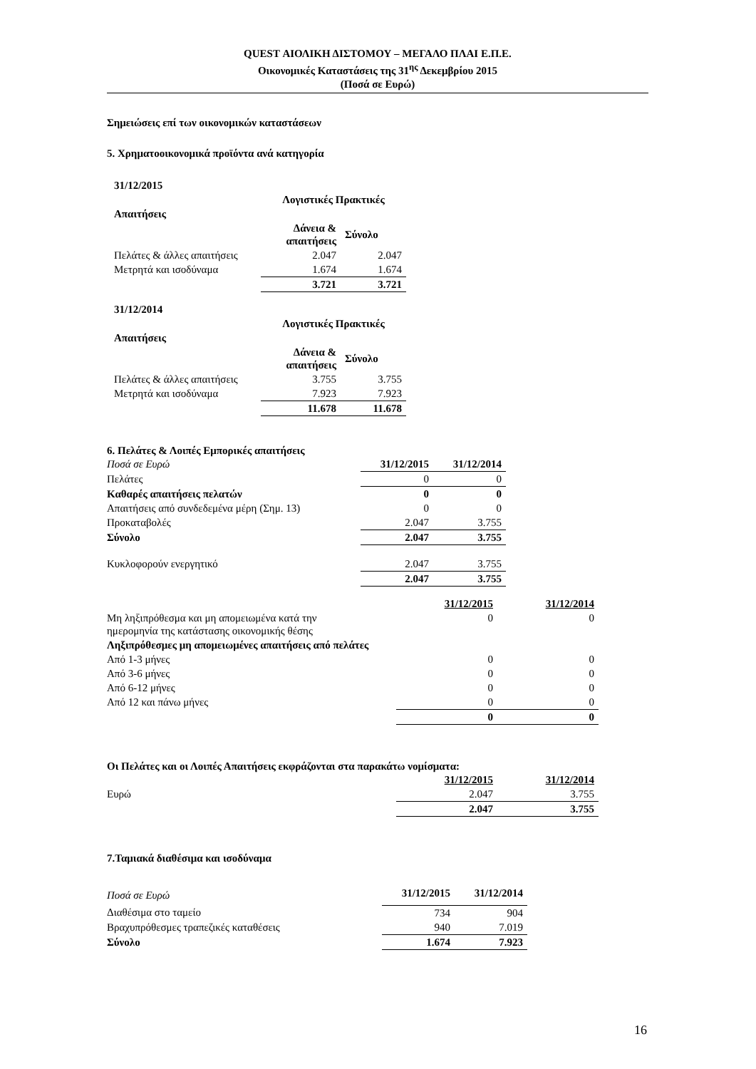QUEST ΑΙΟΛΙΚΗ ΔΙΣΤΟΜΟΥ – ΜΕΓΑΛΟ ΠΛΑΙ Ε.Π.Ε.
Οικονομικές Καταστάσεις της 31<sup>ης</sup> Δεκεμβρίου 2015
(Ποσά σε Ευρώ)
Σημειώσεις επί των οικονομικών καταστάσεων
5. Χρηματοοικονομικά προϊόντα ανά κατηγορία
| 31/12/2015 | | |
| --- | --- | --- |
| | Λογιστικές Πρακτικές | |
| Απαιτήσεις | | |
| | Δάνεια & απαιτήσεις | Σύνολο |
| Πελάτες & άλλες απαιτήσεις | 2.047 | 2.047 |
| Μετρητά και ισοδύναμα | 1.674 | 1.674 |
| | 3.721 | 3.721 |
| 31/12/2014 | | |
| | Λογιστικές Πρακτικές | |
| Απαιτήσεις | | |
| | Δάνεια & απαιτήσεις | Σύνολο |
| Πελάτες & άλλες απαιτήσεις | 3.755 | 3.755 |
| Μετρητά και ισοδύναμα | 7.923 | 7.923 |
| | 11.678 | 11.678 |
6. Πελάτες & Λοιπές Εμπορικές απαιτήσεις
| Ποσά σε Ευρώ | 31/12/2015 | 31/12/2014 |
| Πελάτες | 0 | 0 |
| Καθαρές απαιτήσεις πελατών | 0 | 0 |
| Απαιτήσεις από συνδεδεμένα μέρη (Σημ. 13) | 0 | 0 |
| Προκαταβολές | 2.047 | 3.755 |
| Σύνολο | 2.047 | 3.755 |
| Κυκλοφορούν ενεργητικό | 2.047 | 3.755 |
| | 2.047 | 3.755 |
| | 31/12/2015 | 31/12/2014 |
| Μη ληξιπρόθεσμα και μη απομειωμένα κατά την ημερομηνία της κατάστασης οικονομικής θέσης | 0 | 0 |
| Ληξιπρόθεσμες μη απομειωμένες απαιτήσεις από πελάτες | | |
| Από 1-3 μήνες | 0 | 0 |
| Από 3-6 μήνες | 0 | 0 |
| Από 6-12 μήνες | 0 | 0 |
| Από 12 και πάνω μήνες | 0 | 0 |
| | 0 | 0 |
Οι Πελάτες και οι Λοιπές Απαιτήσεις εκφράζονται στα παρακάτω νομίσματα:
| | 31/12/2015 | 31/12/2014 |
| Ευρώ | 2.047 | 3.755 |
| | 2.047 | 3.755 |
7.Ταμιακά διαθέσιμα και ισοδύναμα
| Ποσά σε Ευρώ | 31/12/2015 | 31/12/2014 |
| Διαθέσιμα στο ταμείο | 734 | 904 |
| Βραχυπρόθεσμες τραπεζικές καταθέσεις | 940 | 7.019 |
| Σύνολο | 1.674 | 7.923 |
16